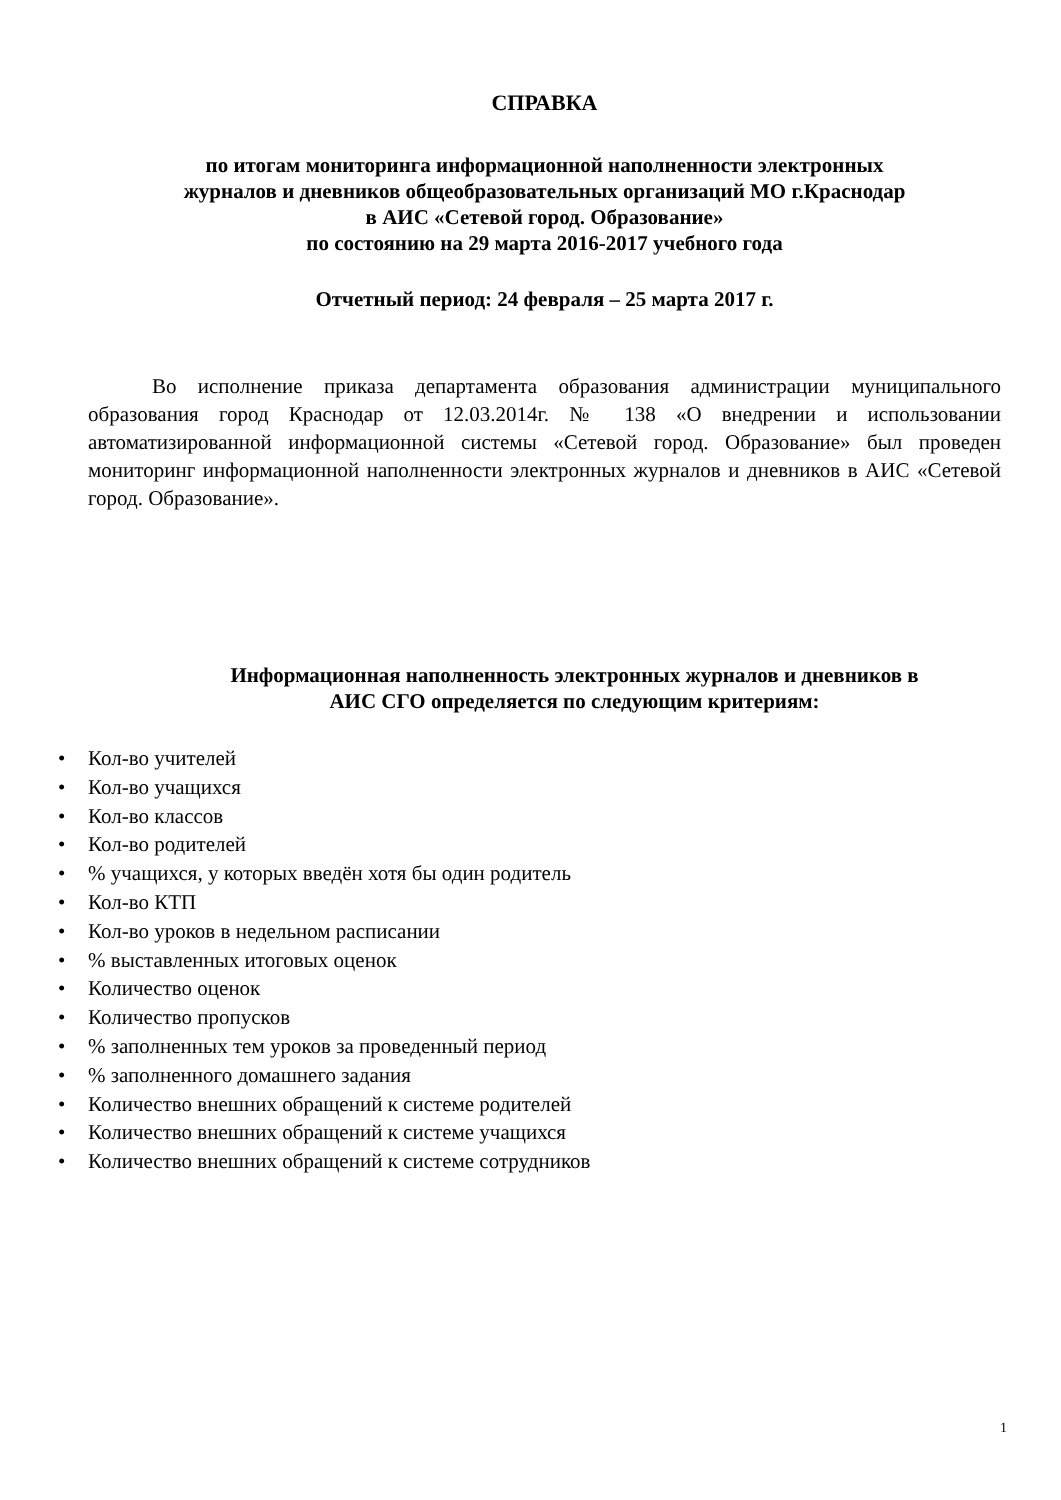СПРАВКА
по итогам мониторинга информационной наполненности электронных
журналов и дневников общеобразовательных организаций МО г.Краснодар
в АИС «Сетевой город. Образование»
по состоянию на 29 марта 2016-2017 учебного года
Отчетный период: 24 февраля – 25 марта 2017 г.
Во исполнение приказа департамента образования администрации муниципального образования город Краснодар от 12.03.2014г. № 138 «О внедрении и использовании автоматизированной информационной системы «Сетевой город. Образование» был проведен мониторинг информационной наполненности электронных журналов и дневников в АИС «Сетевой город. Образование».
Информационная наполненность электронных журналов и дневников в
АИС СГО определяется по следующим критериям:
• Кол-во учителей
• Кол-во учащихся
• Кол-во классов
• Кол-во родителей
•% учащихся, у которых введён хотя бы один родитель
• Кол-во КТП
• Кол-во уроков в недельном расписании
•% выставленных итоговых оценок
• Количество оценок
• Количество пропусков
•% заполненных тем уроков за проведенный период
•% заполненного домашнего задания
• Количество внешних обращений к системе родителей
• Количество внешних обращений к системе учащихся
• Количество внешних обращений к системе сотрудников
1